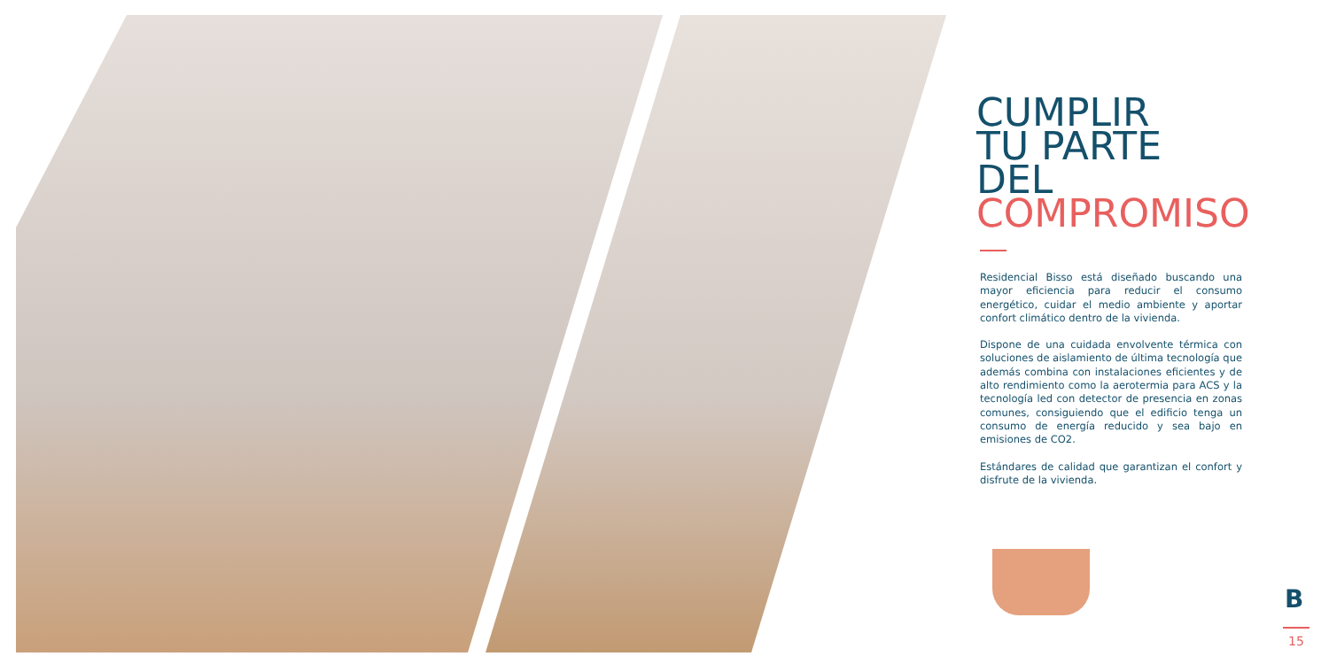CUMPLIR
TU PARTE DEL
COMPROMISO
Residencial Bisso está diseñado buscando una mayor eficiencia para reducir el consumo energético, cuidar el medio ambiente y aportar confort climático dentro de la vivienda.
Dispone de una cuidada envolvente térmica con soluciones de aislamiento de última tecnología que además combina con instalaciones eficientes y de alto rendimiento como la aerotermia para ACS y la tecnología led con detector de presencia en zonas comunes, consiguiendo que el edificio tenga un consumo de energía reducido y sea bajo en emisiones de CO2.
Estándares de calidad que garantizan el confort y disfrute de la vivienda.
B
15